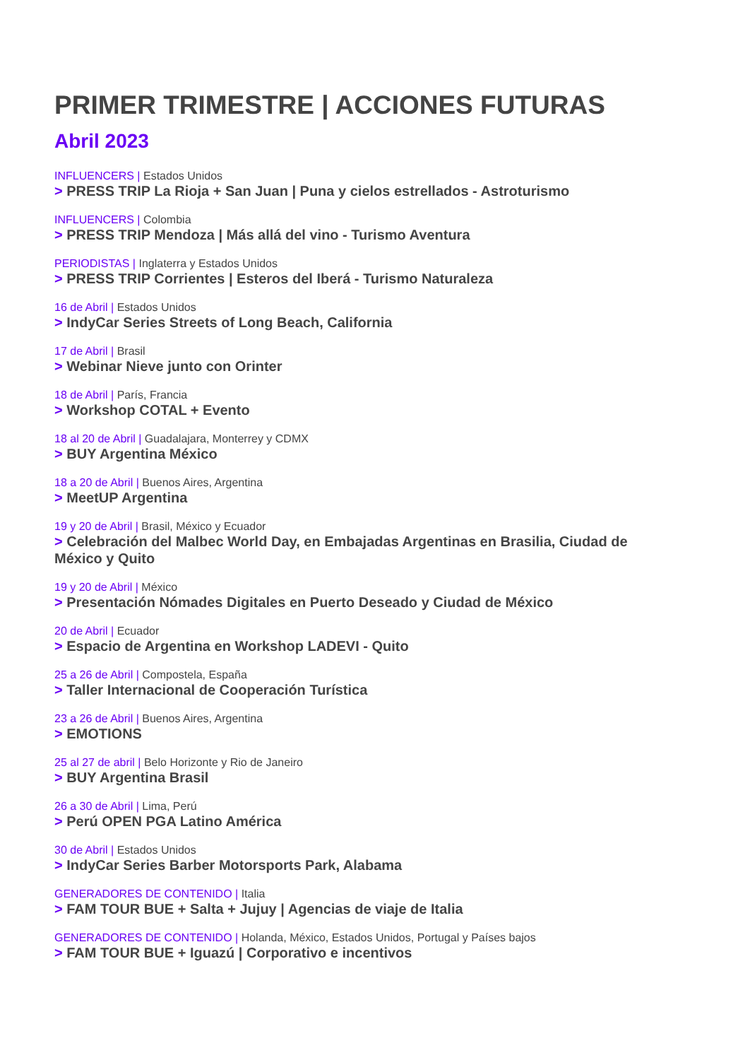PRIMER TRIMESTRE | ACCIONES FUTURAS
Abril 2023
INFLUENCERS | Estados Unidos
> PRESS TRIP La Rioja + San Juan | Puna y cielos estrellados - Astroturismo
INFLUENCERS | Colombia
> PRESS TRIP Mendoza | Más allá del vino - Turismo Aventura
PERIODISTAS | Inglaterra y Estados Unidos
> PRESS TRIP Corrientes | Esteros del Iberá - Turismo Naturaleza
16 de Abril | Estados Unidos
> IndyCar Series Streets of Long Beach, California
17 de Abril | Brasil
> Webinar Nieve junto con Orinter
18 de Abril | París, Francia
> Workshop COTAL + Evento
18 al 20 de Abril | Guadalajara, Monterrey y CDMX
> BUY Argentina México
18 a 20 de Abril | Buenos Aires, Argentina
> MeetUP Argentina
19 y 20 de Abril | Brasil, México y Ecuador
> Celebración del Malbec World Day, en Embajadas Argentinas en Brasilia, Ciudad de México y Quito
19 y 20 de Abril | México
> Presentación Nómades Digitales en Puerto Deseado y Ciudad de México
20 de Abril | Ecuador
> Espacio de Argentina en Workshop LADEVI - Quito
25 a 26 de Abril | Compostela, España
> Taller Internacional de Cooperación Turística
23 a 26 de Abril | Buenos Aires, Argentina
> EMOTIONS
25 al 27 de abril | Belo Horizonte y Rio de Janeiro
> BUY Argentina Brasil
26 a 30 de Abril | Lima, Perú
> Perú OPEN PGA Latino América
30 de Abril | Estados Unidos
> IndyCar Series Barber Motorsports Park, Alabama
GENERADORES DE CONTENIDO | Italia
> FAM TOUR BUE + Salta + Jujuy | Agencias de viaje de Italia
GENERADORES DE CONTENIDO | Holanda, México, Estados Unidos, Portugal y Países bajos
> FAM TOUR BUE + Iguazú | Corporativo e incentivos